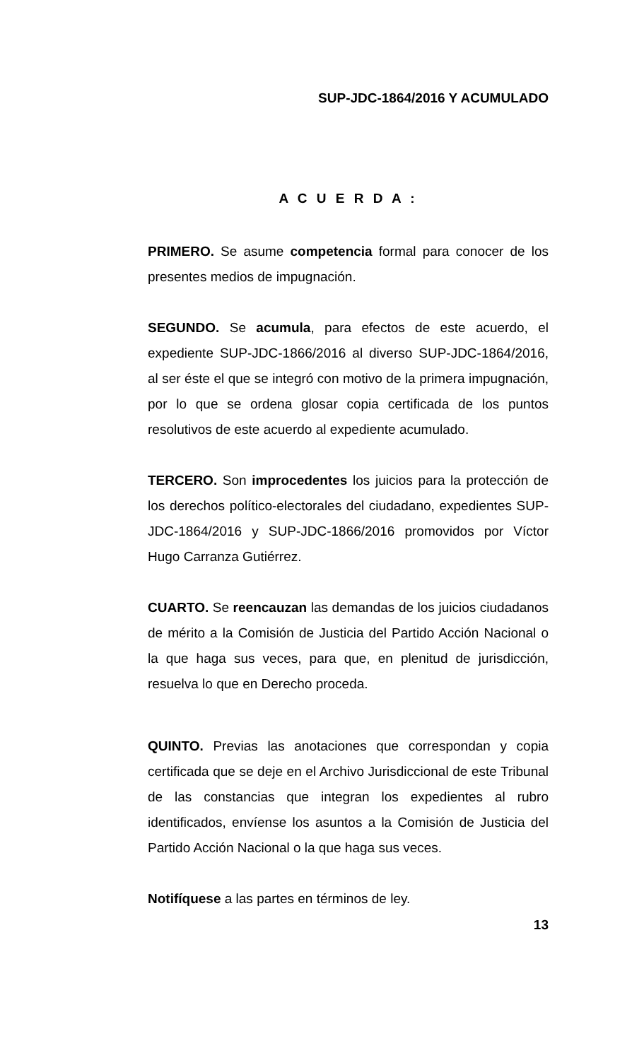SUP-JDC-1864/2016 Y ACUMULADO
A C U E R D A :
PRIMERO. Se asume competencia formal para conocer de los presentes medios de impugnación.
SEGUNDO. Se acumula, para efectos de este acuerdo, el expediente SUP-JDC-1866/2016 al diverso SUP-JDC-1864/2016, al ser éste el que se integró con motivo de la primera impugnación, por lo que se ordena glosar copia certificada de los puntos resolutivos de este acuerdo al expediente acumulado.
TERCERO. Son improcedentes los juicios para la protección de los derechos político-electorales del ciudadano, expedientes SUP-JDC-1864/2016 y SUP-JDC-1866/2016 promovidos por Víctor Hugo Carranza Gutiérrez.
CUARTO. Se reencauzan las demandas de los juicios ciudadanos de mérito a la Comisión de Justicia del Partido Acción Nacional o la que haga sus veces, para que, en plenitud de jurisdicción, resuelva lo que en Derecho proceda.
QUINTO. Previas las anotaciones que correspondan y copia certificada que se deje en el Archivo Jurisdiccional de este Tribunal de las constancias que integran los expedientes al rubro identificados, envíense los asuntos a la Comisión de Justicia del Partido Acción Nacional o la que haga sus veces.
Notifíquese a las partes en términos de ley.
13